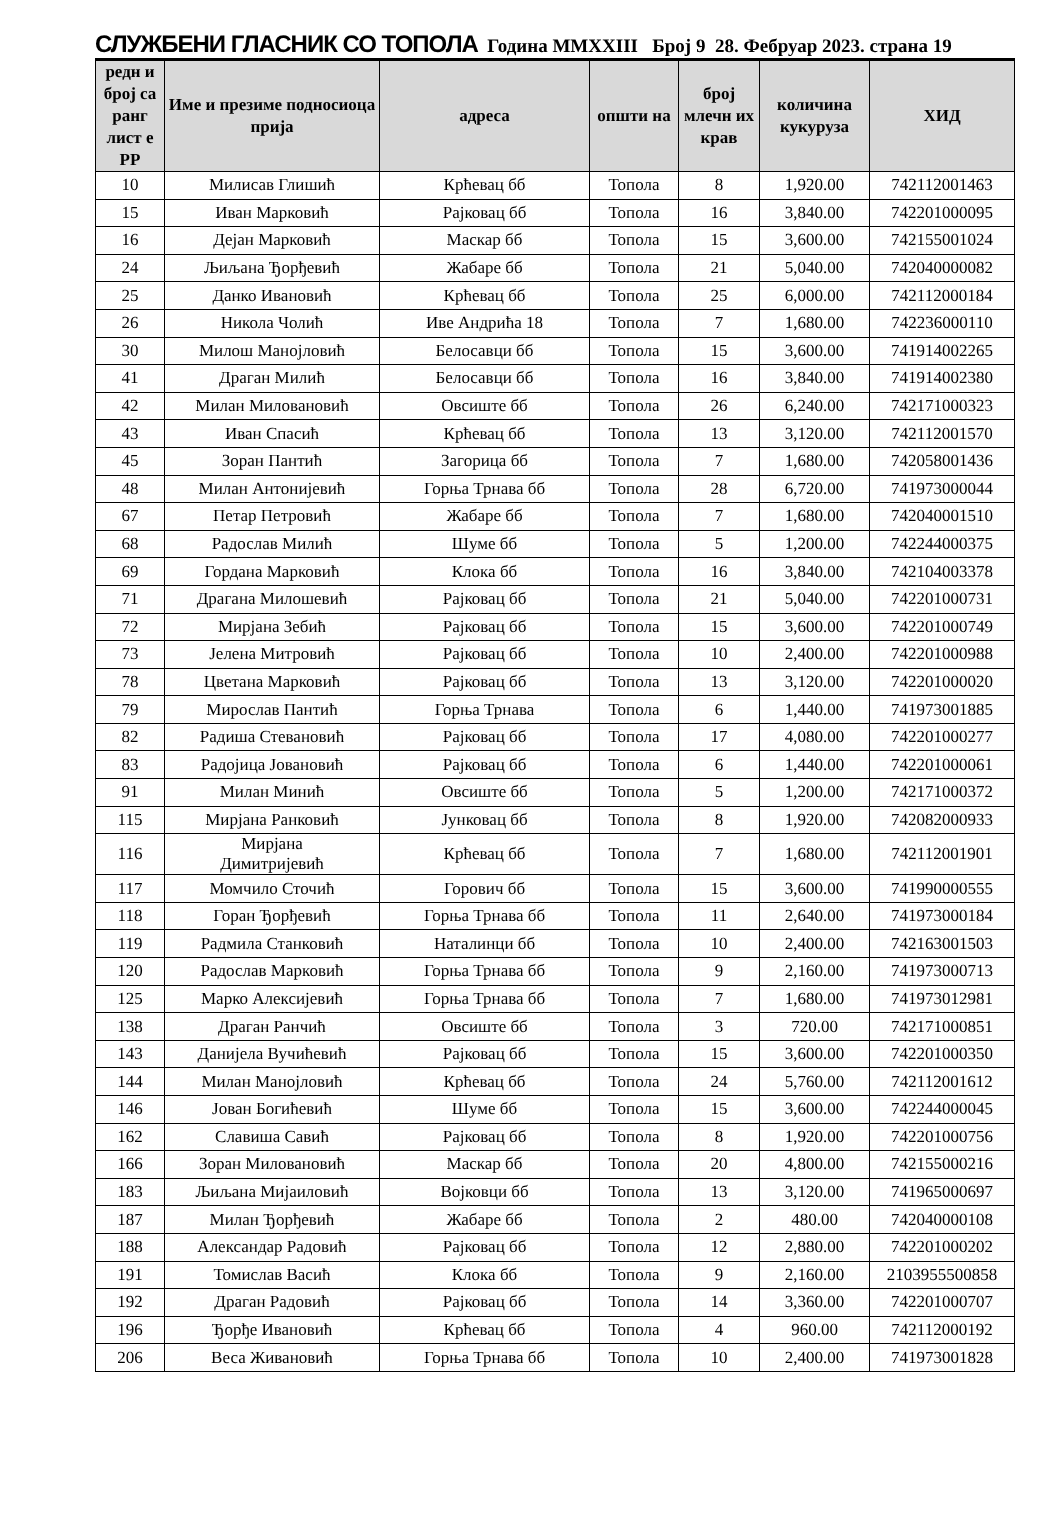СЛУЖБЕНИ ГЛАСНИК СО ТОПОЛА Година MMXXIII Број 9 28. Фебруар 2023. страна 19
| редн и број са ранг лист е РР | Име и презиме подносиоца прија | адреса | општи на | број млечн их крав | количина кукуруза | ХИД |
| --- | --- | --- | --- | --- | --- | --- |
| 10 | Милисав Глишић | Крћевац бб | Топола | 8 | 1,920.00 | 742112001463 |
| 15 | Иван Марковић | Рајковац бб | Топола | 16 | 3,840.00 | 742201000095 |
| 16 | Дејан Марковић | Маскар бб | Топола | 15 | 3,600.00 | 742155001024 |
| 24 | Љиљана Ђорђевић | Жабаре бб | Топола | 21 | 5,040.00 | 742040000082 |
| 25 | Данко Ивановић | Крћевац бб | Топола | 25 | 6,000.00 | 742112000184 |
| 26 | Никола Чолић | Иве Андрића 18 | Топола | 7 | 1,680.00 | 742236000110 |
| 30 | Милош Манојловић | Белосавци бб | Топола | 15 | 3,600.00 | 741914002265 |
| 41 | Драган Милић | Белосавци бб | Топола | 16 | 3,840.00 | 741914002380 |
| 42 | Милан Миловановић | Овсиште бб | Топола | 26 | 6,240.00 | 742171000323 |
| 43 | Иван Спасић | Крћевац бб | Топола | 13 | 3,120.00 | 742112001570 |
| 45 | Зоран Пантић | Загорица бб | Топола | 7 | 1,680.00 | 742058001436 |
| 48 | Милан Антонијевић | Горња Трнава бб | Топола | 28 | 6,720.00 | 741973000044 |
| 67 | Петар Петровић | Жабаре бб | Топола | 7 | 1,680.00 | 742040001510 |
| 68 | Радослав Милић | Шуме бб | Топола | 5 | 1,200.00 | 742244000375 |
| 69 | Гордана Марковић | Клока бб | Топола | 16 | 3,840.00 | 742104003378 |
| 71 | Драгана Милошевић | Рајковац бб | Топола | 21 | 5,040.00 | 742201000731 |
| 72 | Мирјана Зебић | Рајковац бб | Топола | 15 | 3,600.00 | 742201000749 |
| 73 | Јелена Митровић | Рајковац бб | Топола | 10 | 2,400.00 | 742201000988 |
| 78 | Цветана Марковић | Рајковац бб | Топола | 13 | 3,120.00 | 742201000020 |
| 79 | Мирослав Пантић | Горња Трнава | Топола | 6 | 1,440.00 | 741973001885 |
| 82 | Радиша Стевановић | Рајковац бб | Топола | 17 | 4,080.00 | 742201000277 |
| 83 | Радојица Јовановић | Рајковац бб | Топола | 6 | 1,440.00 | 742201000061 |
| 91 | Милан Минић | Овсиште бб | Топола | 5 | 1,200.00 | 742171000372 |
| 115 | Мирјана Ранковић | Јунковац бб | Топола | 8 | 1,920.00 | 742082000933 |
| 116 | Мирјана Димитријевић | Крћевац бб | Топола | 7 | 1,680.00 | 742112001901 |
| 117 | Момчило Сточић | Горович бб | Топола | 15 | 3,600.00 | 741990000555 |
| 118 | Горан Ђорђевић | Горња Трнава бб | Топола | 11 | 2,640.00 | 741973000184 |
| 119 | Радмила Станковић | Наталинци бб | Топола | 10 | 2,400.00 | 742163001503 |
| 120 | Радослав Марковић | Горња Трнава бб | Топола | 9 | 2,160.00 | 741973000713 |
| 125 | Марко Алексијевић | Горња Трнава бб | Топола | 7 | 1,680.00 | 741973012981 |
| 138 | Драган Ранчић | Овсиште бб | Топола | 3 | 720.00 | 742171000851 |
| 143 | Данијела Вучићевић | Рајковац бб | Топола | 15 | 3,600.00 | 742201000350 |
| 144 | Милан Манојловић | Крћевац бб | Топола | 24 | 5,760.00 | 742112001612 |
| 146 | Јован Богићевић | Шуме бб | Топола | 15 | 3,600.00 | 742244000045 |
| 162 | Славиша Савић | Рајковац бб | Топола | 8 | 1,920.00 | 742201000756 |
| 166 | Зоран Миловановић | Маскар бб | Топола | 20 | 4,800.00 | 742155000216 |
| 183 | Љиљана Мијаиловић | Војковци бб | Топола | 13 | 3,120.00 | 741965000697 |
| 187 | Милан Ђорђевић | Жабаре бб | Топола | 2 | 480.00 | 742040000108 |
| 188 | Александар Радовић | Рајковац бб | Топола | 12 | 2,880.00 | 742201000202 |
| 191 | Томислав Васић | Клока бб | Топола | 9 | 2,160.00 | 2103955500858 |
| 192 | Драган Радовић | Рајковац бб | Топола | 14 | 3,360.00 | 742201000707 |
| 196 | Ђорђе Ивановић | Крћевац бб | Топола | 4 | 960.00 | 742112000192 |
| 206 | Веса Живановић | Горња Трнава бб | Топола | 10 | 2,400.00 | 741973001828 |